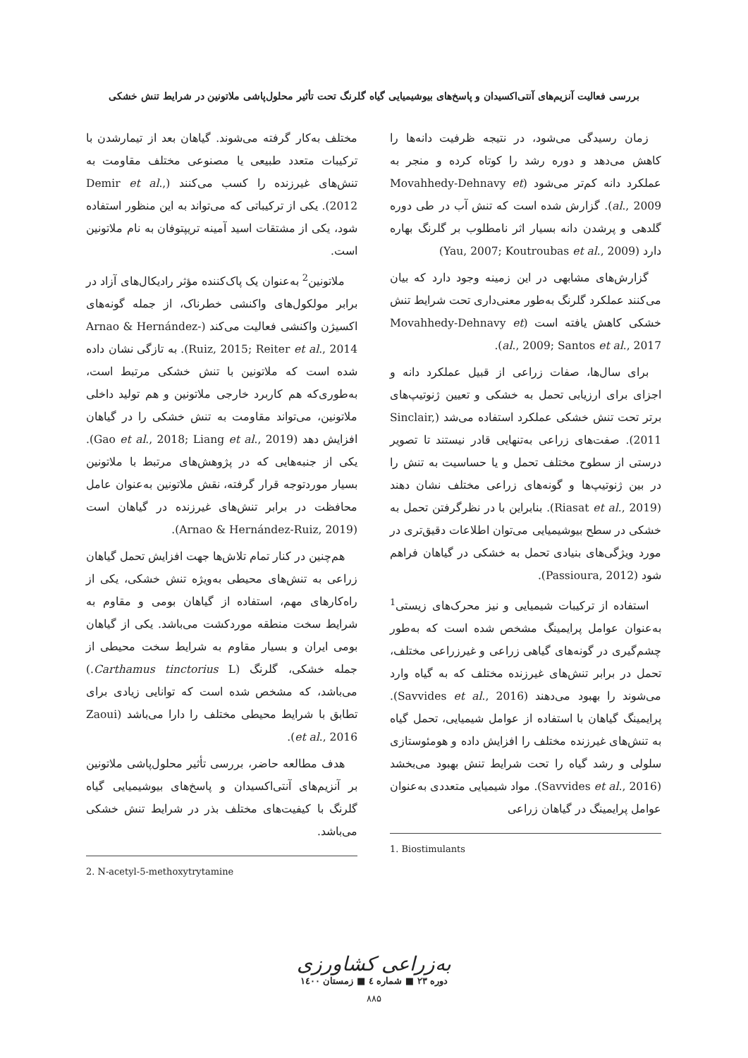بررسی فعالیت آنزیم‌های آنتی‌اکسیدان و پاسخ‌های بیوشیمیایی گیاه گلرنگ تحت تأثیر محلول‌پاشی ملاتونین در شرایط تنش خشکی
زمان رسیدگی می‌شود، در نتیجه ظرفیت دانه‌ها را کاهش می‌دهد و دوره رشد را کوتاه کرده و منجر به عملکرد دانه کم‌تر می‌شود (Movahhedy-Dehnavy et al., 2009). گزارش شده است که تنش آب در طی دوره گلدهی و پرشدن دانه بسیار اثر نامطلوب بر گلرنگ بهاره دارد (Yau, 2007; Koutroubas et al., 2009)
گزارش‌های مشابهی در این زمینه وجود دارد که بیان می‌کنند عملکرد گلرنگ به‌طور معنی‌داری تحت شرایط تنش خشکی کاهش یافته است (Movahhedy-Dehnavy et al., 2009; Santos et al., 2017).
برای سال‌ها، صفات زراعی از قبیل عملکرد دانه و اجزای برای ارزیابی تحمل به خشکی و تعیین ژنوتیپ‌های برتر تحت تنش خشکی عملکرد استفاده می‌شد (Sinclair, 2011). صفت‌های زراعی به‌تنهایی قادر نیستند تا تصویر درستی از سطوح مختلف تحمل و یا حساسیت به تنش را در بین ژنوتیپ‌ها و گونه‌های زراعی مختلف نشان دهند (Riasat et al., 2019). بنابراین با در نظرگرفتن تحمل به خشکی در سطح بیوشیمیایی می‌توان اطلاعات دقیق‌تری در مورد ویژگی‌های بنیادی تحمل به خشکی در گیاهان فراهم شود (Passioura, 2012).
استفاده از ترکیبات شیمیایی و نیز محرک‌های زیستی<sup>1</sup> به‌عنوان عوامل پرایمینگ مشخص شده است که به‌طور چشم‌گیری در گونه‌های گیاهی زراعی و غیرزراعی مختلف، تحمل در برابر تنش‌های غیرزنده مختلف که به گیاه وارد می‌شوند را بهبود می‌دهند (Savvides et al., 2016). پرایمینگ گیاهان با استفاده از عوامل شیمیایی، تحمل گیاه به تنش‌های غیرزنده مختلف را افزایش داده و هومئوستازی سلولی و رشد گیاه را تحت شرایط تنش بهبود می‌بخشد (Savvides et al., 2016). مواد شیمیایی متعددی به‌عنوان عوامل پرایمینگ در گیاهان زراعی
1. Biostimulants
مختلف به‌کار گرفته می‌شوند. گیاهان بعد از تیمارشدن با ترکیبات متعدد طبیعی یا مصنوعی مختلف مقاومت به تنش‌های غیرزنده را کسب می‌کنند (Demir et al., 2012). یکی از ترکیباتی که می‌تواند به این منظور استفاده شود، یکی از مشتقات اسید آمینه تریپتوفان به نام ملاتونین است.
ملاتونین<sup>2</sup> به‌عنوان یک پاک‌کننده مؤثر رادیکال‌های آزاد در برابر مولکول‌های واکنشی خطرناک، از جمله گونه‌های اکسیژن واکنشی فعالیت می‌کند (Arnao & Hernández-Ruiz, 2015; Reiter et al., 2014). به تازگی نشان داده شده است که ملاتونین با تنش خشکی مرتبط است، به‌طوری‌که هم کاربرد خارجی ملاتونین و هم تولید داخلی ملاتونین، می‌تواند مقاومت به تنش خشکی را در گیاهان افزایش دهد (Gao et al., 2018; Liang et al., 2019). یکی از جنبه‌هایی که در پژوهش‌های مرتبط با ملاتونین بسیار موردتوجه قرار گرفته، نقش ملاتونین به‌عنوان عامل محافظت در برابر تنش‌های غیرزنده در گیاهان است (Arnao & Hernández-Ruiz, 2019).
هم‌چنین در کنار تمام تلاش‌ها جهت افزایش تحمل گیاهان زراعی به تنش‌های محیطی به‌ویژه تنش خشکی، یکی از راه‌کارهای مهم، استفاده از گیاهان بومی و مقاوم به شرایط سخت منطقه موردکشت می‌باشد. یکی از گیاهان بومی ایران و بسیار مقاوم به شرایط سخت محیطی از جمله خشکی، گلرنگ (Carthamus tinctorius L.) می‌باشد، که مشخص شده است که توانایی زیادی برای تطابق با شرایط محیطی مختلف را دارا می‌باشد (Zaoui et al., 2016).
هدف مطالعه حاضر، بررسی تأثیر محلول‌پاشی ملاتونین بر آنزیم‌های آنتی‌اکسیدان و پاسخ‌های بیوشیمیایی گیاه گلرنگ با کیفیت‌های مختلف بذر در شرایط تنش خشکی می‌باشد.
2. N-acetyl-5-methoxytrytamine
به‌زراعی کشاورزی
دوره ۲۳ ■ شماره ٤ ■ زمستان ۱٤۰۰
۸۸۵